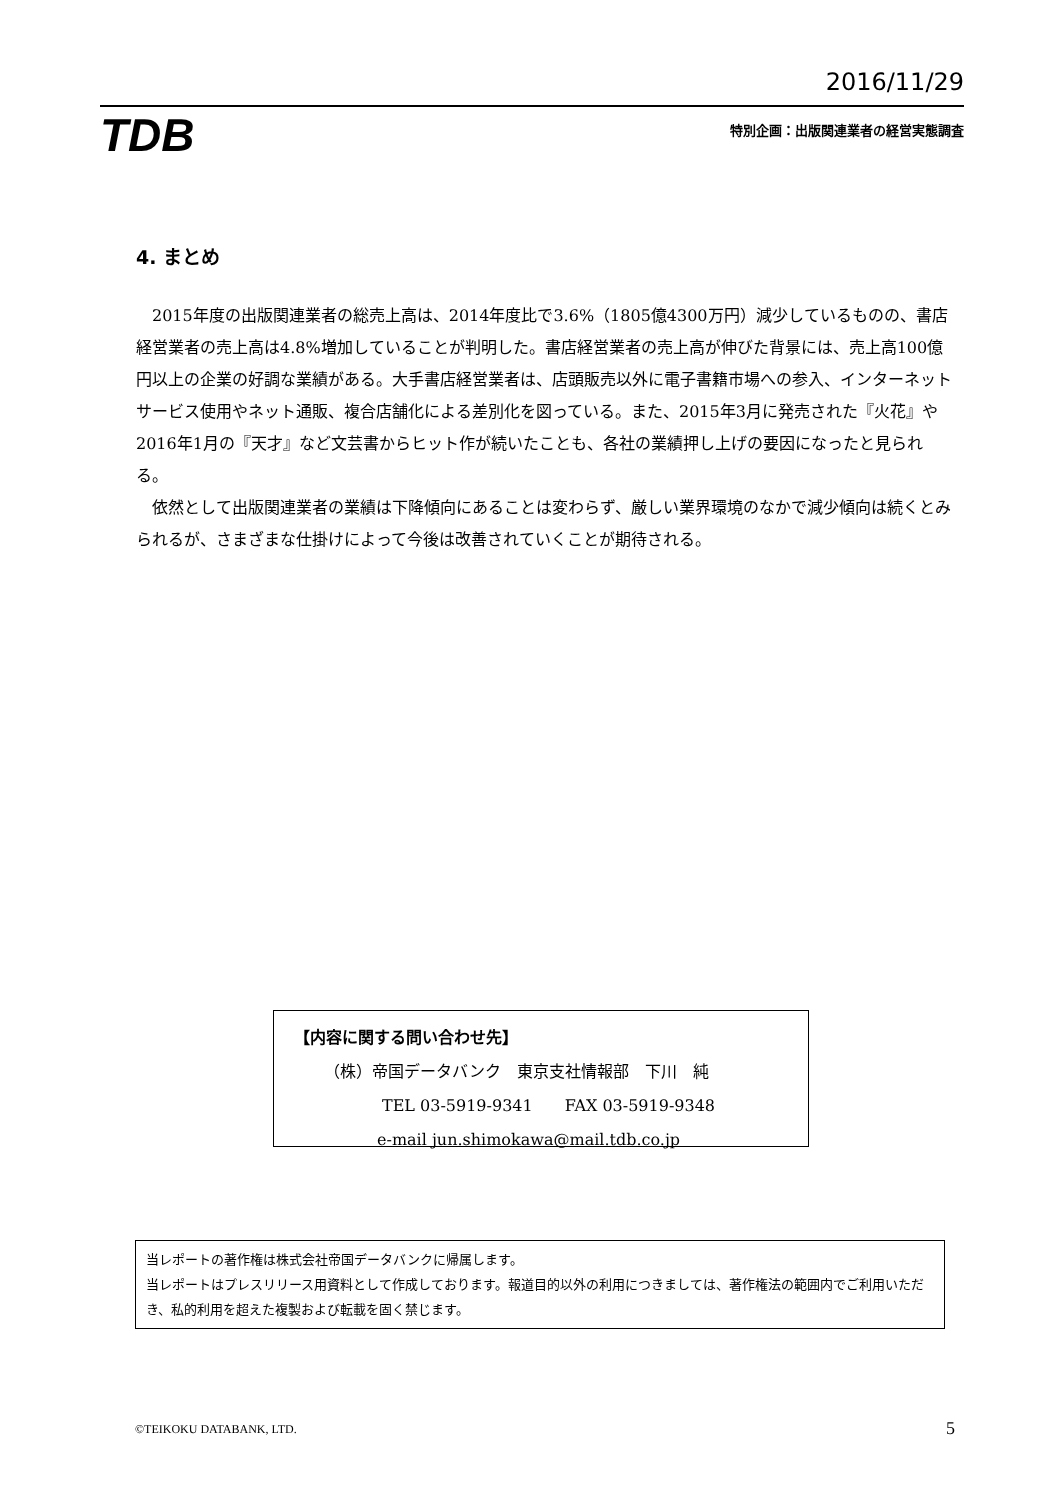2016/11/29
TDB 特別企画：出版関連業者の経営実態調査
4. まとめ
2015年度の出版関連業者の総売上高は、2014年度比で3.6%（1805億4300万円）減少しているものの、書店経営業者の売上高は4.8%増加していることが判明した。書店経営業者の売上高が伸びた背景には、売上高100億円以上の企業の好調な業績がある。大手書店経営業者は、店頭販売以外に電子書籍市場への参入、インターネットサービス使用やネット通販、複合店舗化による差別化を図っている。また、2015年3月に発売された『火花』や2016年1月の『天才』など文芸書からヒット作が続いたことも、各社の業績押し上げの要因になったと見られる。
依然として出版関連業者の業績は下降傾向にあることは変わらず、厳しい業界環境のなかで減少傾向は続くとみられるが、さまざまな仕掛けによって今後は改善されていくことが期待される。
【内容に関する問い合わせ先】
（株）帝国データバンク　東京支社情報部　下川　純
TEL 03-5919-9341　　FAX 03-5919-9348
e-mail jun.shimokawa@mail.tdb.co.jp
当レポートの著作権は株式会社帝国データバンクに帰属します。
当レポートはプレスリリース用資料として作成しております。報道目的以外の利用につきましては、著作権法の範囲内でご利用いただき、私的利用を超えた複製および転載を固く禁じます。
©TEIKOKU DATABANK, LTD. 5